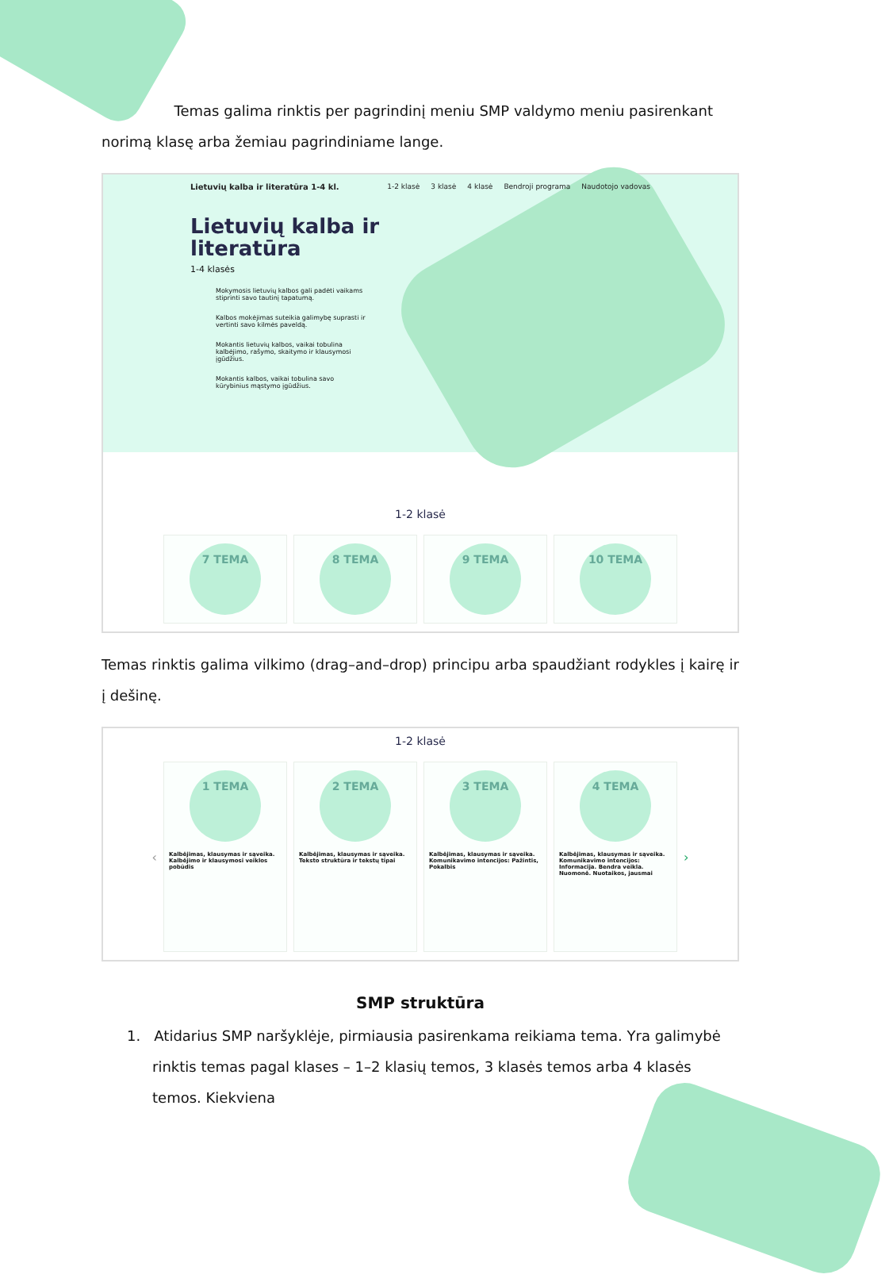Temas galima rinktis per pagrindinį meniu SMP valdymo meniu pasirenkant norimą klasę arba žemiau pagrindiniame lange.
Lietuvių kalba ir literatūra 1-4 kl.
1-2 klasė 3 klasė 4 klasė Bendroji programa Naudotojo vadovas
Lietuvių kalba ir literatūra
1-4 klasės
Mokymosis lietuvių kalbos gali padėti vaikams stiprinti savo tautinį tapatumą.
Kalbos mokėjimas suteikia galimybę suprasti ir vertinti savo kilmės paveldą.
Mokantis lietuvių kalbos, vaikai tobulina kalbėjimo, rašymo, skaitymo ir klausymosi įgūdžius.
Mokantis kalbos, vaikai tobulina savo kūrybinius mąstymo įgūdžius.
1-2 klasė
7 TEMA 8 TEMA 9 TEMA 10 TEMA
Temas rinktis galima vilkimo (drag–and–drop) principu arba spaudžiant rodykles į kairę ir į dešinę.
1-2 klasė
‹
1 TEMA
Kalbėjimas, klausymas ir sąveika. Kalbėjimo ir klausymosi veiklos pobūdis
2 TEMA
Kalbėjimas, klausymas ir sąveika. Teksto struktūra ir tekstų tipai
3 TEMA
Kalbėjimas, klausymas ir sąveika. Komunikavimo intencijos: Pažintis, Pokalbis
4 TEMA
Kalbėjimas, klausymas ir sąveika. Komunikavimo intencijos: Informacija. Bendra veikla. Nuomonė. Nuotaikos, jausmai
›
SMP struktūra
1. Atidarius SMP naršyklėje, pirmiausia pasirenkama reikiama tema. Yra galimybė rinktis temas pagal klases – 1–2 klasių temos, 3 klasės temos arba 4 klasės temos. Kiekviena